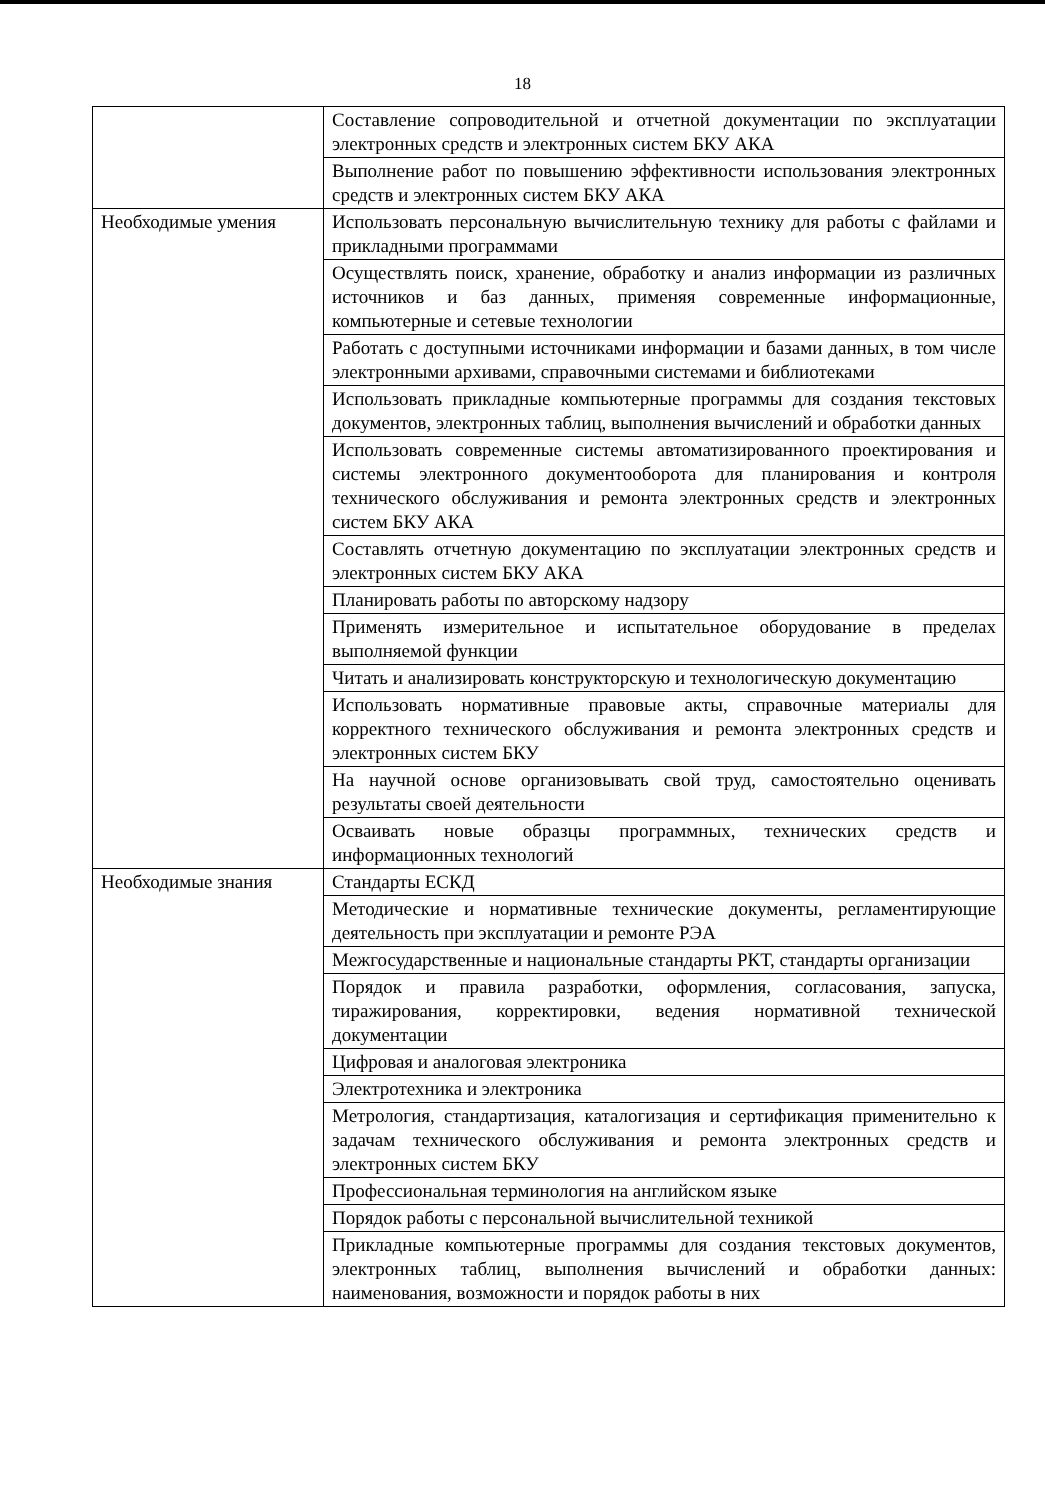18
| | Составление сопроводительной и отчетной документации по эксплуатации электронных средств и электронных систем БКУ АКА |
| | Выполнение работ по повышению эффективности использования электронных средств и электронных систем БКУ АКА |
| Необходимые умения | Использовать персональную вычислительную технику для работы с файлами и прикладными программами |
| | Осуществлять поиск, хранение, обработку и анализ информации из различных источников и баз данных, применяя современные информационные, компьютерные и сетевые технологии |
| | Работать с доступными источниками информации и базами данных, в том числе электронными архивами, справочными системами и библиотеками |
| | Использовать прикладные компьютерные программы для создания текстовых документов, электронных таблиц, выполнения вычислений и обработки данных |
| | Использовать современные системы автоматизированного проектирования и системы электронного документооборота для планирования и контроля технического обслуживания и ремонта электронных средств и электронных систем БКУ АКА |
| | Составлять отчетную документацию по эксплуатации электронных средств и электронных систем БКУ АКА |
| | Планировать работы по авторскому надзору |
| | Применять измерительное и испытательное оборудование в пределах выполняемой функции |
| | Читать и анализировать конструкторскую и технологическую документацию |
| | Использовать нормативные правовые акты, справочные материалы для корректного технического обслуживания и ремонта электронных средств и электронных систем БКУ |
| | На научной основе организовывать свой труд, самостоятельно оценивать результаты своей деятельности |
| | Осваивать новые образцы программных, технических средств и информационных технологий |
| Необходимые знания | Стандарты ЕСКД |
| | Методические и нормативные технические документы, регламентирующие деятельность при эксплуатации и ремонте РЭА |
| | Межгосударственные и национальные стандарты РКТ, стандарты организации |
| | Порядок и правила разработки, оформления, согласования, запуска, тиражирования, корректировки, ведения нормативной технической документации |
| | Цифровая и аналоговая электроника |
| | Электротехника и электроника |
| | Метрология, стандартизация, каталогизация и сертификация применительно к задачам технического обслуживания и ремонта электронных средств и электронных систем БКУ |
| | Профессиональная терминология на английском языке |
| | Порядок работы с персональной вычислительной техникой |
| | Прикладные компьютерные программы для создания текстовых документов, электронных таблиц, выполнения вычислений и обработки данных: наименования, возможности и порядок работы в них |